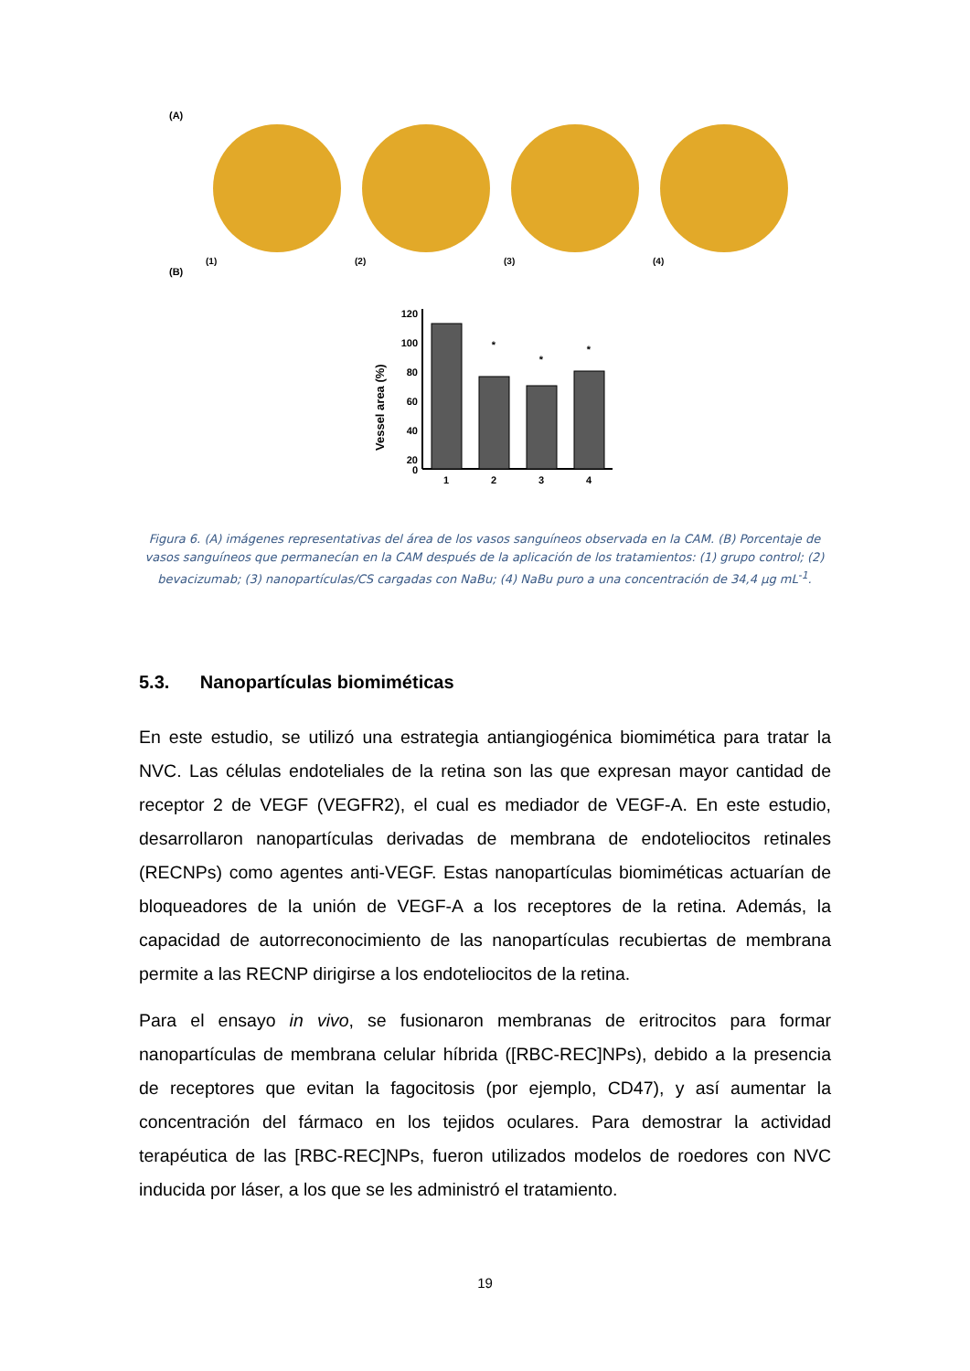(A)
(1) (2) (3) (4)
(B)
Vessel area (%)
120
100
80
60
40
20
0
1
2
3
4
*
*
*
Figura 6. (A) imágenes representativas del área de los vasos sanguíneos observada en la CAM. (B) Porcentaje de vasos sanguíneos que permanecían en la CAM después de la aplicación de los tratamientos: (1) grupo control; (2) bevacizumab; (3) nanopartículas/CS cargadas con NaBu; (4) NaBu puro a una concentración de 34,4 µg mL<sup>-1</sup>.
5.3. Nanopartículas biomiméticas
En este estudio, se utilizó una estrategia antiangiogénica biomimética para tratar la NVC. Las células endoteliales de la retina son las que expresan mayor cantidad de receptor 2 de VEGF (VEGFR2), el cual es mediador de VEGF-A. En este estudio, desarrollaron nanopartículas derivadas de membrana de endoteliocitos retinales (RECNPs) como agentes anti-VEGF. Estas nanopartículas biomiméticas actuarían de bloqueadores de la unión de VEGF-A a los receptores de la retina. Además, la capacidad de autorreconocimiento de las nanopartículas recubiertas de membrana permite a las RECNP dirigirse a los endoteliocitos de la retina.
Para el ensayo in vivo, se fusionaron membranas de eritrocitos para formar nanopartículas de membrana celular híbrida ([RBC-REC]NPs), debido a la presencia de receptores que evitan la fagocitosis (por ejemplo, CD47), y así aumentar la concentración del fármaco en los tejidos oculares. Para demostrar la actividad terapéutica de las [RBC-REC]NPs, fueron utilizados modelos de roedores con NVC inducida por láser, a los que se les administró el tratamiento.
19